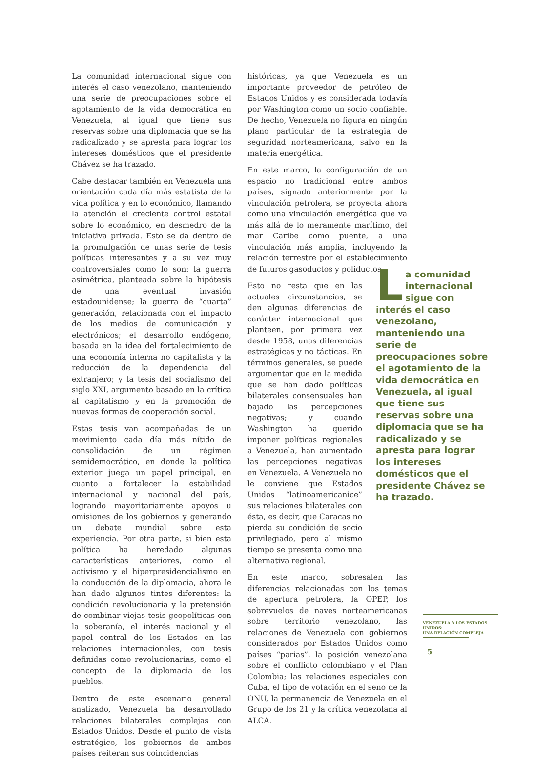La comunidad internacional sigue con interés el caso venezolano, manteniendo una serie de preocupaciones sobre el agotamiento de la vida democrática en Venezuela, al igual que tiene sus reservas sobre una diplomacia que se ha radicalizado y se apresta para lograr los intereses domésticos que el presidente Chávez se ha trazado.
Cabe destacar también en Venezuela una orientación cada día más estatista de la vida política y en lo económico, llamando la atención el creciente control estatal sobre lo económico, en desmedro de la iniciativa privada. Esto se da dentro de la promulgación de unas serie de tesis políticas interesantes y a su vez muy controversiales como lo son: la guerra asimétrica, planteada sobre la hipótesis de una eventual invasión estadounidense; la guerra de “cuarta” generación, relacionada con el impacto de los medios de comunicación y electrónicos; el desarrollo endógeno, basada en la idea del fortalecimiento de una economía interna no capitalista y la reducción de la dependencia del extranjero; y la tesis del socialismo del siglo XXI, argumento basado en la crítica al capitalismo y en la promoción de nuevas formas de cooperación social.
Estas tesis van acompañadas de un movimiento cada día más nítido de consolidación de un régimen semidemocrático, en donde la política exterior juega un papel principal, en cuanto a fortalecer la estabilidad internacional y nacional del país, logrando mayoritariamente apoyos u omisiones de los gobiernos y generando un debate mundial sobre esta experiencia. Por otra parte, si bien esta política ha heredado algunas características anteriores, como el activismo y el hiperpresidencialismo en la conducción de la diplomacia, ahora le han dado algunos tintes diferentes: la condición revolucionaria y la pretensión de combinar viejas tesis geopolíticas con la soberanía, el interés nacional y el papel central de los Estados en las relaciones internacionales, con tesis definidas como revolucionarias, como el concepto de la diplomacia de los pueblos.
Dentro de este escenario general analizado, Venezuela ha desarrollado relaciones bilaterales complejas con Estados Unidos. Desde el punto de vista estratégico, los gobiernos de ambos países reiteran sus coincidencias
históricas, ya que Venezuela es un importante proveedor de petróleo de Estados Unidos y es considerada todavía por Washington como un socio confiable. De hecho, Venezuela no figura en ningún plano particular de la estrategia de seguridad norteamericana, salvo en la materia energética.
En este marco, la configuración de un espacio no tradicional entre ambos países, signado anteriormente por la vinculación petrolera, se proyecta ahora como una vinculación energética que va más allá de lo meramente marítimo, del mar Caribe como puente, a una vinculación más amplia, incluyendo la relación terrestre por el establecimiento de futuros gasoductos y poliductos
Esto no resta que en las actuales circunstancias, se den algunas diferencias de carácter internacional que planteen, por primera vez desde 1958, unas diferencias estratégicas y no tácticas. En términos generales, se puede argumentar que en la medida que se han dado políticas bilaterales consensuales han bajado las percepciones negativas; y cuando Washington ha querido imponer políticas regionales a Venezuela, han aumentado las percepciones negativas en Venezuela. A Venezuela no le conviene que Estados Unidos “latinoamericanice” sus relaciones bilaterales con ésta, es decir, que Caracas no pierda su condición de socio privilegiado, pero al mismo tiempo se presenta como una alternativa regional.
En este marco, sobresalen las diferencias relacionadas con los temas de apertura petrolera, la OPEP, los sobrevuelos de naves norteamericanas sobre territorio venezolano, las relaciones de Venezuela con gobiernos considerados por Estados Unidos como países “parias”, la posición venezolana sobre el conflicto colombiano y el Plan Colombia; las relaciones especiales con Cuba, el tipo de votación en el seno de la ONU, la permanencia de Venezuela en el Grupo de los 21 y la crítica venezolana al ALCA.
La comunidad internacional sigue con interés el caso venezolano, manteniendo una serie de preocupaciones sobre el agotamiento de la vida democrática en Venezuela, al igual que tiene sus reservas sobre una diplomacia que se ha radicalizado y se apresta para lograr los intereses domésticos que el presidente Chávez se ha trazado.
VENEZUELA Y LOS ESTADOS UNIDOS:
UNA RELACIÓN COMPLEJA
5